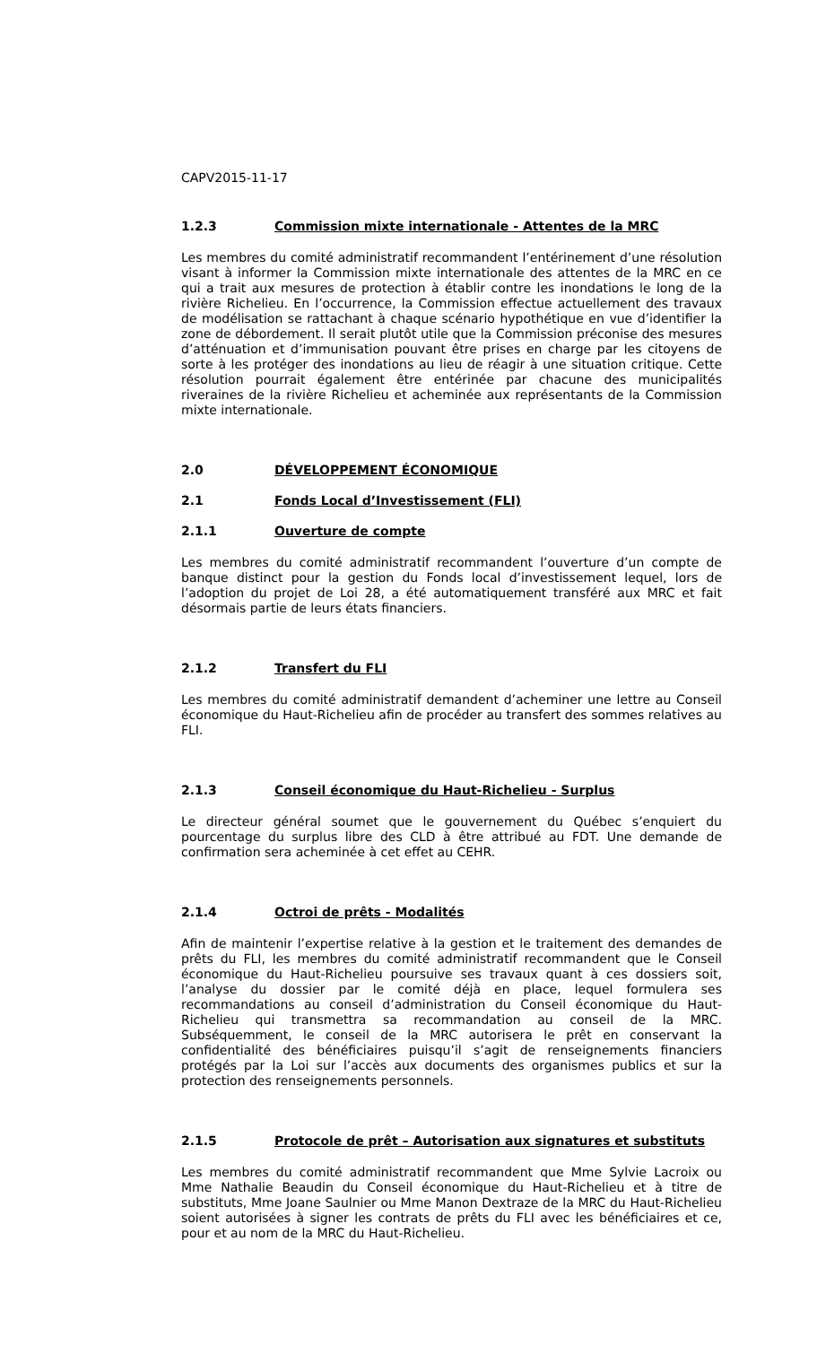CAPV2015-11-17
1.2.3 Commission mixte internationale - Attentes de la MRC
Les membres du comité administratif recommandent l’entérinement d’une résolution visant à informer la Commission mixte internationale des attentes de la MRC en ce qui a trait aux mesures de protection à établir contre les inondations le long de la rivière Richelieu. En l’occurrence, la Commission effectue actuellement des travaux de modélisation se rattachant à chaque scénario hypothétique en vue d’identifier la zone de débordement. Il serait plutôt utile que la Commission préconise des mesures d’atténuation et d’immunisation pouvant être prises en charge par les citoyens de sorte à les protéger des inondations au lieu de réagir à une situation critique. Cette résolution pourrait également être entérinée par chacune des municipalités riveraines de la rivière Richelieu et acheminée aux représentants de la Commission mixte internationale.
2.0 DÉVELOPPEMENT ÉCONOMIQUE
2.1 Fonds Local d’Investissement (FLI)
2.1.1 Ouverture de compte
Les membres du comité administratif recommandent l’ouverture d’un compte de banque distinct pour la gestion du Fonds local d’investissement lequel, lors de l’adoption du projet de Loi 28, a été automatiquement transféré aux MRC et fait désormais partie de leurs états financiers.
2.1.2 Transfert du FLI
Les membres du comité administratif demandent d’acheminer une lettre au Conseil économique du Haut-Richelieu afin de procéder au transfert des sommes relatives au FLI.
2.1.3 Conseil économique du Haut-Richelieu - Surplus
Le directeur général soumet que le gouvernement du Québec s’enquiert du pourcentage du surplus libre des CLD à être attribué au FDT. Une demande de confirmation sera acheminée à cet effet au CEHR.
2.1.4 Octroi de prêts - Modalités
Afin de maintenir l’expertise relative à la gestion et le traitement des demandes de prêts du FLI, les membres du comité administratif recommandent que le Conseil économique du Haut-Richelieu poursuive ses travaux quant à ces dossiers soit, l’analyse du dossier par le comité déjà en place, lequel formulera ses recommandations au conseil d’administration du Conseil économique du Haut-Richelieu qui transmettra sa recommandation au conseil de la MRC. Subséquemment, le conseil de la MRC autorisera le prêt en conservant la confidentialité des bénéficiaires puisqu’il s’agit de renseignements financiers protégés par la Loi sur l’accès aux documents des organismes publics et sur la protection des renseignements personnels.
2.1.5 Protocole de prêt – Autorisation aux signatures et substituts
Les membres du comité administratif recommandent que Mme Sylvie Lacroix ou Mme Nathalie Beaudin du Conseil économique du Haut-Richelieu et à titre de substituts, Mme Joane Saulnier ou Mme Manon Dextraze de la MRC du Haut-Richelieu soient autorisées à signer les contrats de prêts du FLI avec les bénéficiaires et ce, pour et au nom de la MRC du Haut-Richelieu.